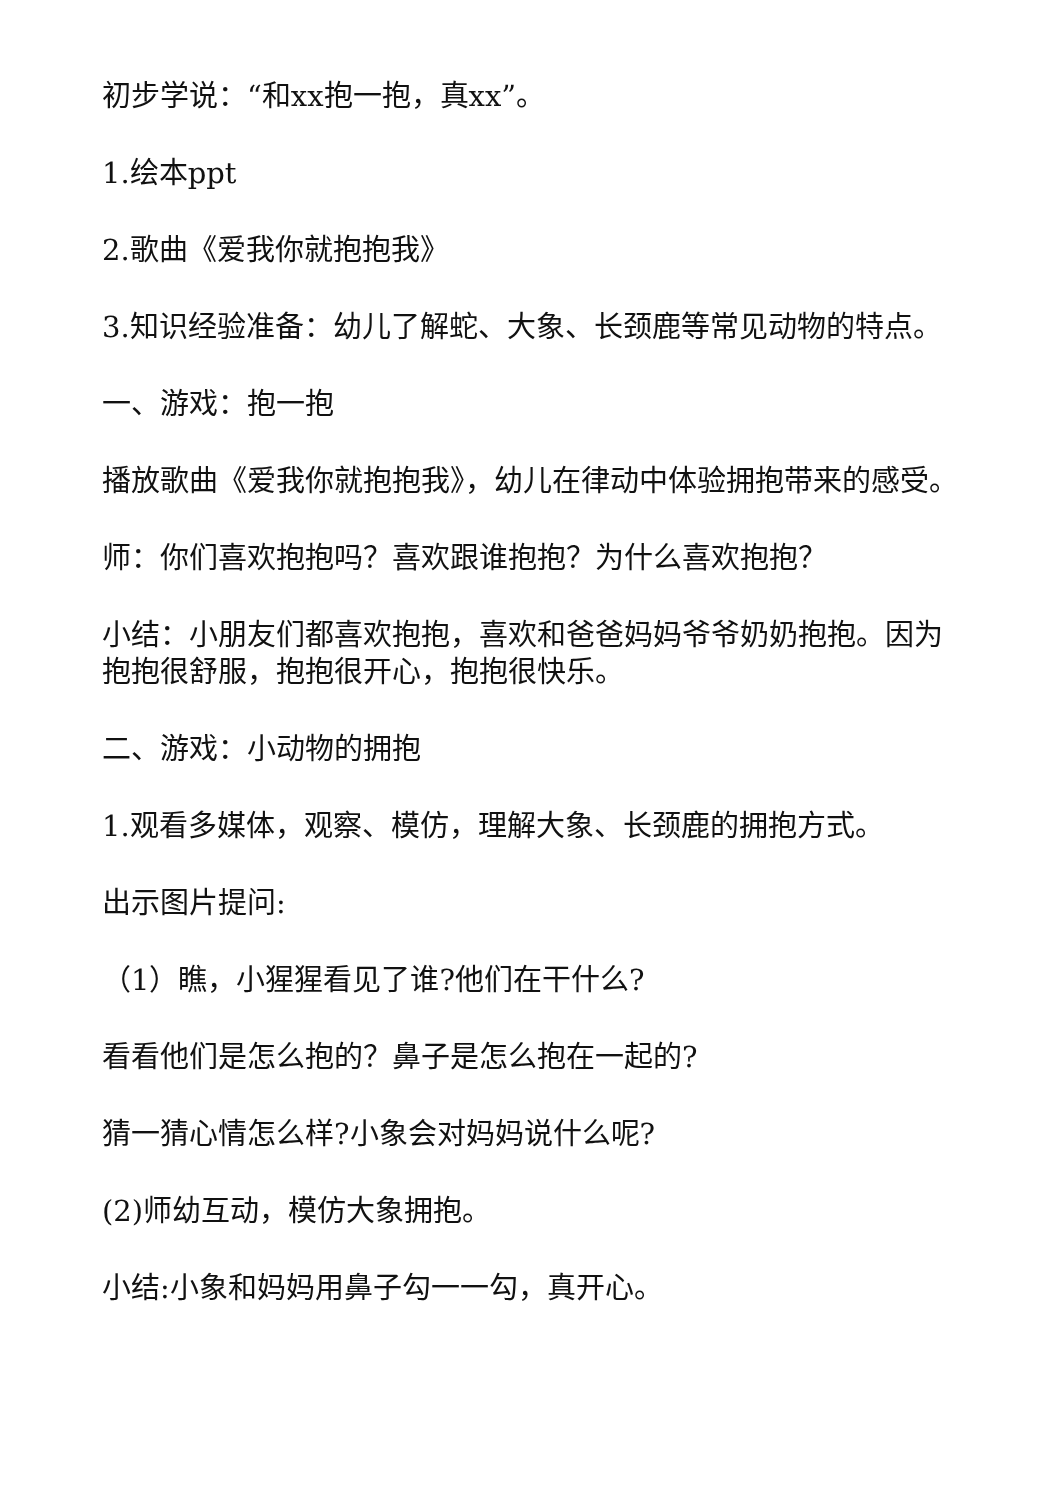初步学说：“和xx抱一抱，真xx”。
1.绘本ppt
2.歌曲《爱我你就抱抱我》
3.知识经验准备：幼儿了解蛇、大象、长颈鹿等常见动物的特点。
一、游戏：抱一抱
播放歌曲《爱我你就抱抱我》，幼儿在律动中体验拥抱带来的感受。
师：你们喜欢抱抱吗？喜欢跟谁抱抱？为什么喜欢抱抱？
小结：小朋友们都喜欢抱抱，喜欢和爸爸妈妈爷爷奶奶抱抱。因为抱抱很舒服，抱抱很开心，抱抱很快乐。
二、游戏：小动物的拥抱
1.观看多媒体，观察、模仿，理解大象、长颈鹿的拥抱方式。
出示图片提问:
（1）瞧，小猩猩看见了谁?他们在干什么?
看看他们是怎么抱的？鼻子是怎么抱在一起的?
猜一猜心情怎么样?小象会对妈妈说什么呢?
(2)师幼互动，模仿大象拥抱。
小结:小象和妈妈用鼻子勾一一勾，真开心。